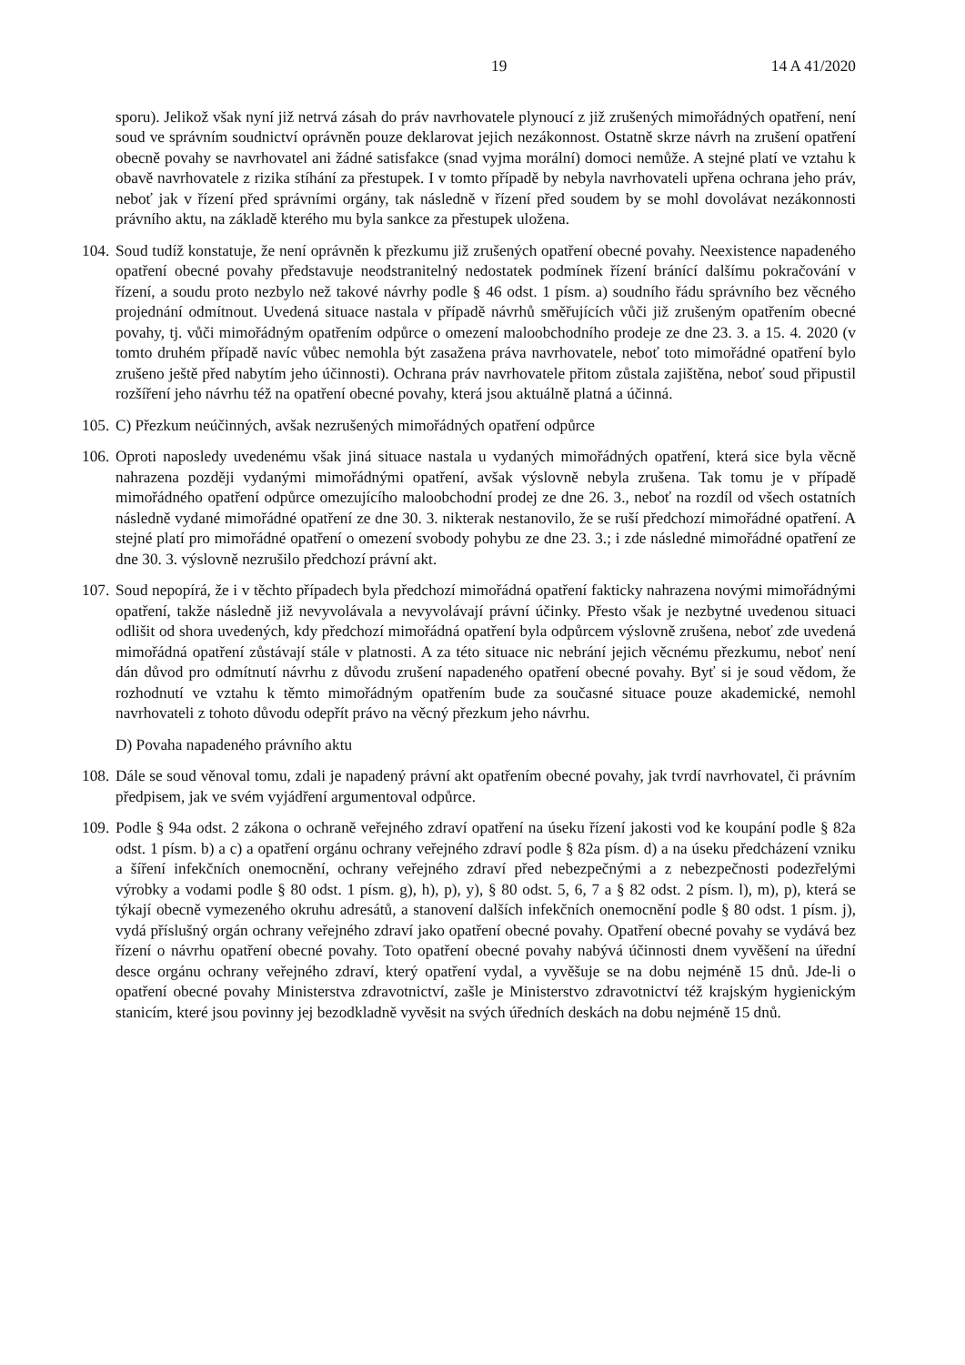19 14 A 41/2020
sporu). Jelikož však nyní již netrvá zásah do práv navrhovatele plynoucí z již zrušených mimořádných opatření, není soud ve správním soudnictví oprávněn pouze deklarovat jejich nezákonnost. Ostatně skrze návrh na zrušení opatření obecně povahy se navrhovatel ani žádné satisfakce (snad vyjma morální) domoci nemůže. A stejné platí ve vztahu k obavě navrhovatele z rizika stíhání za přestupek. I v tomto případě by nebyla navrhovateli upřena ochrana jeho práv, neboť jak v řízení před správními orgány, tak následně v řízení před soudem by se mohl dovolávat nezákonnosti právního aktu, na základě kterého mu byla sankce za přestupek uložena.
104.
Soud tudíž konstatuje, že není oprávněn k přezkumu již zrušených opatření obecné povahy. Neexistence napadeného opatření obecné povahy představuje neodstranitelný nedostatek podmínek řízení bránící dalšímu pokračování v řízení, a soudu proto nezbylo než takové návrhy podle § 46 odst. 1 písm. a) soudního řádu správního bez věcného projednání odmítnout. Uvedená situace nastala v případě návrhů směřujících vůči již zrušeným opatřením obecné povahy, tj. vůči mimořádným opatřením odpůrce o omezení maloobchodního prodeje ze dne 23. 3. a 15. 4. 2020 (v tomto druhém případě navíc vůbec nemohla být zasažena práva navrhovatele, neboť toto mimořádné opatření bylo zrušeno ještě před nabytím jeho účinnosti). Ochrana práv navrhovatele přitom zůstala zajištěna, neboť soud připustil rozšíření jeho návrhu též na opatření obecné povahy, která jsou aktuálně platná a účinná.
105.
C) Přezkum neúčinných, avšak nezrušených mimořádných opatření odpůrce
106.
Oproti naposledy uvedenému však jiná situace nastala u vydaných mimořádných opatření, která sice byla věcně nahrazena později vydanými mimořádnými opatření, avšak výslovně nebyla zrušena. Tak tomu je v případě mimořádného opatření odpůrce omezujícího maloobchodní prodej ze dne 26. 3., neboť na rozdíl od všech ostatních následně vydané mimořádné opatření ze dne 30. 3. nikterak nestanovilo, že se ruší předchozí mimořádné opatření. A stejné platí pro mimořádné opatření o omezení svobody pohybu ze dne 23. 3.; i zde následné mimořádné opatření ze dne 30. 3. výslovně nezrušilo předchozí právní akt.
107.
Soud nepopírá, že i v těchto případech byla předchozí mimořádná opatření fakticky nahrazena novými mimořádnými opatření, takže následně již nevyvolávala a nevyvolávají právní účinky. Přesto však je nezbytné uvedenou situaci odlišit od shora uvedených, kdy předchozí mimořádná opatření byla odpůrcem výslovně zrušena, neboť zde uvedená mimořádná opatření zůstávají stále v platnosti. A za této situace nic nebrání jejich věcnému přezkumu, neboť není dán důvod pro odmítnutí návrhu z důvodu zrušení napadeného opatření obecné povahy. Byť si je soud vědom, že rozhodnutí ve vztahu k těmto mimořádným opatřením bude za současné situace pouze akademické, nemohl navrhovateli z tohoto důvodu odepřít právo na věcný přezkum jeho návrhu.
D) Povaha napadeného právního aktu
108.
Dále se soud věnoval tomu, zdali je napadený právní akt opatřením obecné povahy, jak tvrdí navrhovatel, či právním předpisem, jak ve svém vyjádření argumentoval odpůrce.
109.
Podle § 94a odst. 2 zákona o ochraně veřejného zdraví opatření na úseku řízení jakosti vod ke koupání podle § 82a odst. 1 písm. b) a c) a opatření orgánu ochrany veřejného zdraví podle § 82a písm. d) a na úseku předcházení vzniku a šíření infekčních onemocnění, ochrany veřejného zdraví před nebezpečnými a z nebezpečnosti podezřelými výrobky a vodami podle § 80 odst. 1 písm. g), h), p), y), § 80 odst. 5, 6, 7 a § 82 odst. 2 písm. l), m), p), která se týkají obecně vymezeného okruhu adresátů, a stanovení dalších infekčních onemocnění podle § 80 odst. 1 písm. j), vydá příslušný orgán ochrany veřejného zdraví jako opatření obecné povahy. Opatření obecné povahy se vydává bez řízení o návrhu opatření obecné povahy. Toto opatření obecné povahy nabývá účinnosti dnem vyvěšení na úřední desce orgánu ochrany veřejného zdraví, který opatření vydal, a vyvěšuje se na dobu nejméně 15 dnů. Jde-li o opatření obecné povahy Ministerstva zdravotnictví, zašle je Ministerstvo zdravotnictví též krajským hygienickým stanicím, které jsou povinny jej bezodkladně vyvěsit na svých úředních deskách na dobu nejméně 15 dnů.